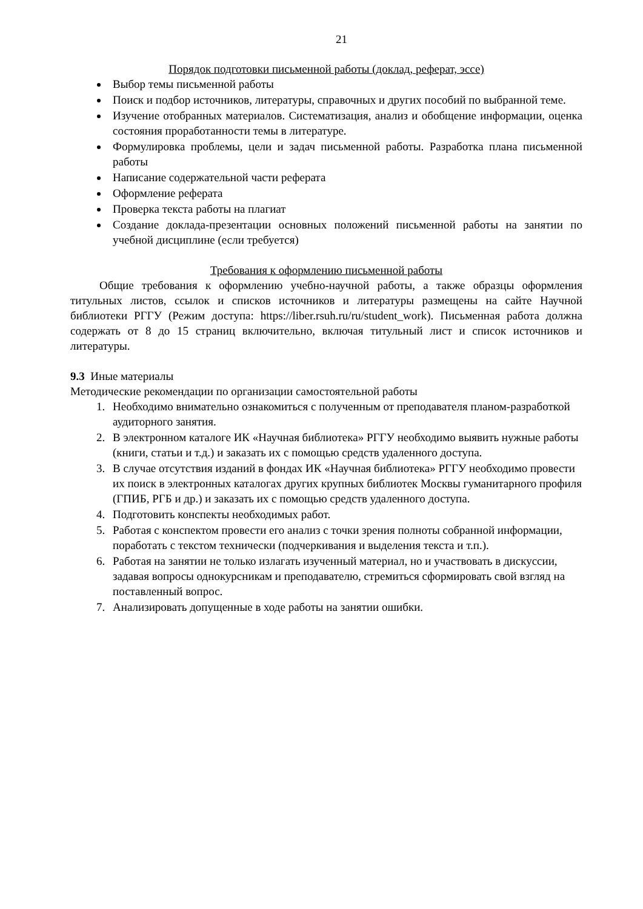21
Порядок подготовки письменной работы (доклад, реферат, эссе)
Выбор темы письменной работы
Поиск и подбор источников, литературы, справочных и других пособий по выбранной теме.
Изучение отобранных материалов. Систематизация, анализ и обобщение информации, оценка состояния проработанности темы в литературе.
Формулировка проблемы, цели и задач письменной работы. Разработка плана письменной работы
Написание содержательной части реферата
Оформление реферата
Проверка текста работы на плагиат
Создание доклада-презентации основных положений письменной работы на занятии по учебной дисциплине (если требуется)
Требования к оформлению письменной работы
Общие требования к оформлению учебно-научной работы, а также образцы оформления титульных листов, ссылок и списков источников и литературы размещены на сайте Научной библиотеки РГГУ (Режим доступа: https://liber.rsuh.ru/ru/student_work). Письменная работа должна содержать от 8 до 15 страниц включительно, включая титульный лист и список источников и литературы.
9.3 Иные материалы
Методические рекомендации по организации самостоятельной работы
1. Необходимо внимательно ознакомиться с полученным от преподавателя планом-разработкой аудиторного занятия.
2. В электронном каталоге ИК «Научная библиотека» РГГУ необходимо выявить нужные работы (книги, статьи и т.д.) и заказать их с помощью средств удаленного доступа.
3. В случае отсутствия изданий в фондах ИК «Научная библиотека» РГГУ необходимо провести их поиск в электронных каталогах других крупных библиотек Москвы гуманитарного профиля (ГПИБ, РГБ и др.) и заказать их с помощью средств удаленного доступа.
4. Подготовить конспекты необходимых работ.
5. Работая с конспектом провести его анализ с точки зрения полноты собранной информации, поработать с текстом технически (подчеркивания и выделения текста и т.п.).
6. Работая на занятии не только излагать изученный материал, но и участвовать в дискуссии, задавая вопросы однокурсникам и преподавателю, стремиться сформировать свой взгляд на поставленный вопрос.
7. Анализировать допущенные в ходе работы на занятии ошибки.